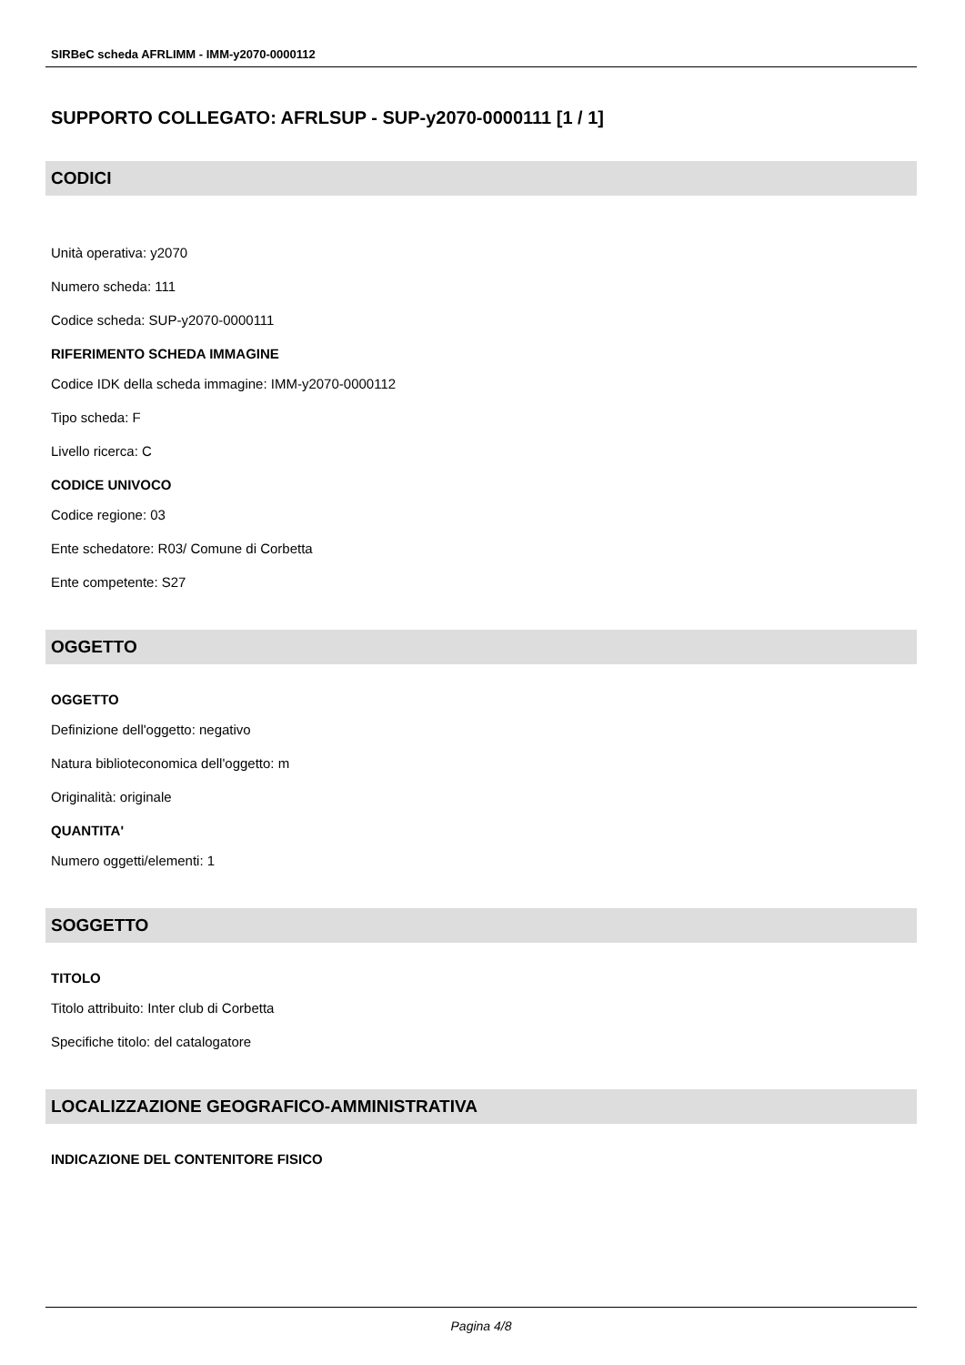SIRBeC scheda AFRLIMM - IMM-y2070-0000112
SUPPORTO COLLEGATO: AFRLSUP - SUP-y2070-0000111 [1 / 1]
CODICI
Unità operativa: y2070
Numero scheda: 111
Codice scheda: SUP-y2070-0000111
RIFERIMENTO SCHEDA IMMAGINE
Codice IDK della scheda immagine: IMM-y2070-0000112
Tipo scheda: F
Livello ricerca: C
CODICE UNIVOCO
Codice regione: 03
Ente schedatore: R03/ Comune di Corbetta
Ente competente: S27
OGGETTO
OGGETTO
Definizione dell'oggetto: negativo
Natura biblioteconomica dell'oggetto: m
Originalità: originale
QUANTITA'
Numero oggetti/elementi: 1
SOGGETTO
TITOLO
Titolo attribuito: Inter club di Corbetta
Specifiche titolo: del catalogatore
LOCALIZZAZIONE GEOGRAFICO-AMMINISTRATIVA
INDICAZIONE DEL CONTENITORE FISICO
Pagina 4/8